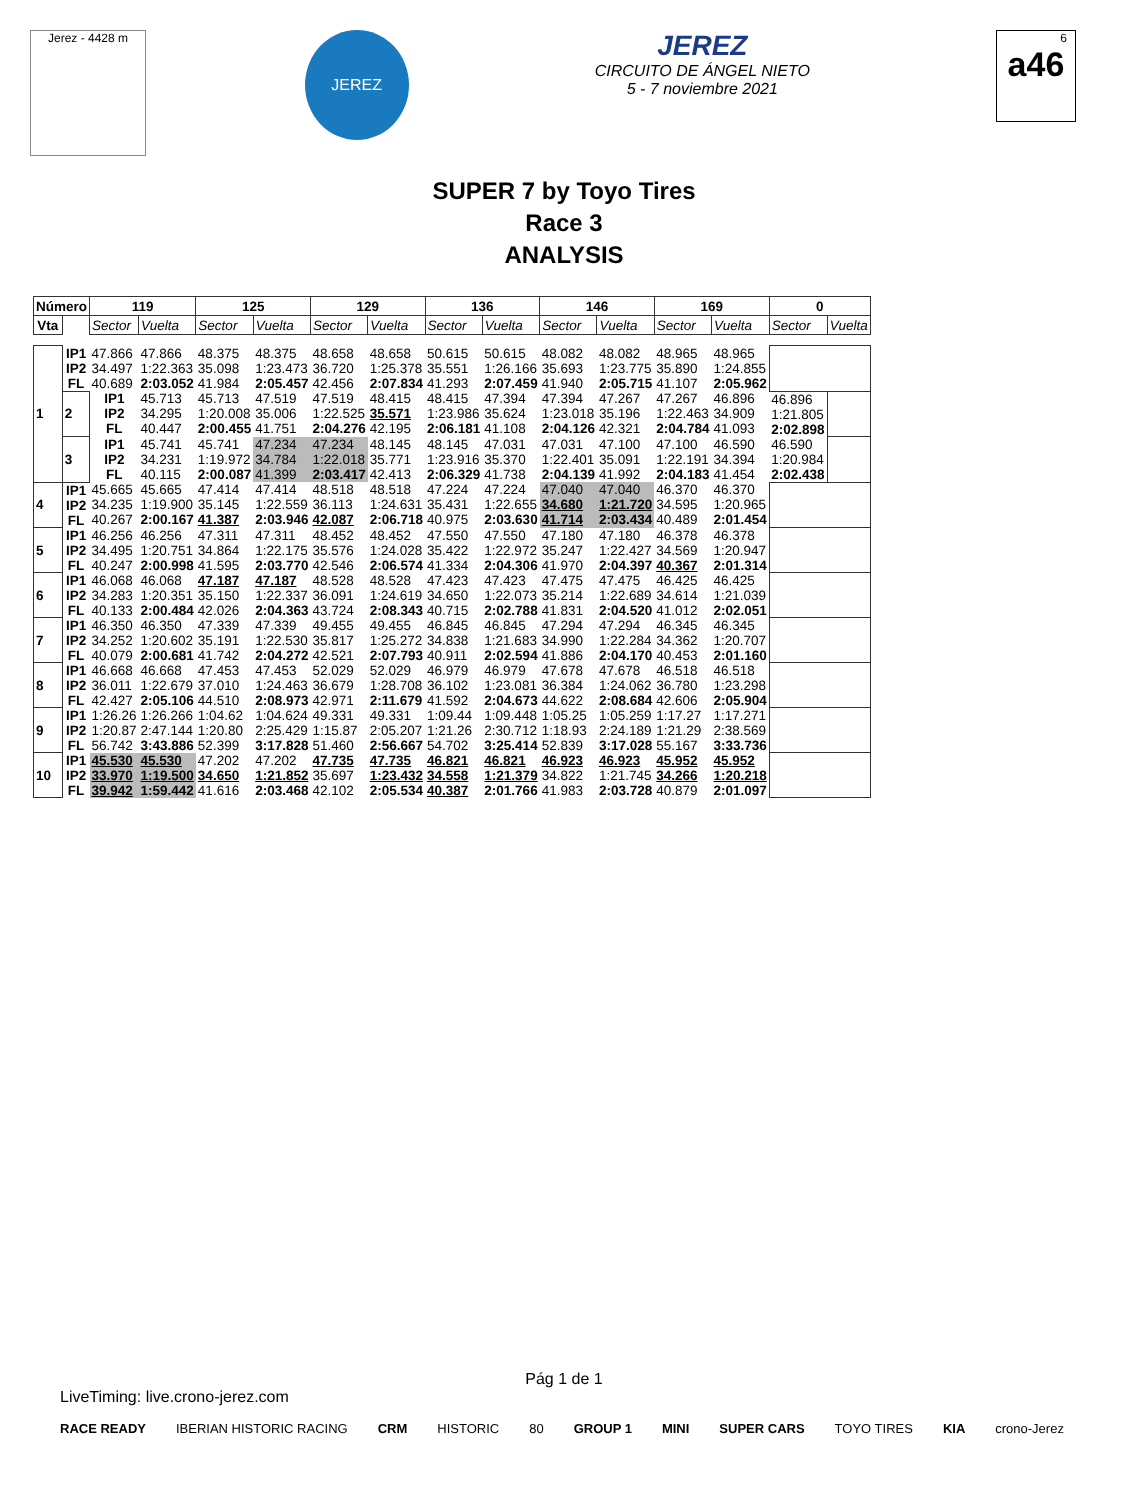Jerez - 4428 m
JEREZ
JEREZ
CIRCUITO DE ÁNGEL NIETO
5 - 7 noviembre 2021
6
a46
SUPER 7 by Toyo Tires
Race 3
ANALYSIS
| Número | | 119 | | 125 | | 129 | | 136 | | 146 | | 169 | | 0 | |
| --- | --- | --- | --- | --- | --- | --- | --- | --- | --- | --- | --- | --- | --- | --- | --- |
| Vta | | Sector | Vuelta | Sector | Vuelta | Sector | Vuelta | Sector | Vuelta | Sector | Vuelta | Sector | Vuelta | Sector | Vuelta |
| 1 | IP1 IP2 FL | 47.866 34.497 40.689 | 47.866 1:22.363 2:03.052 | 48.375 35.098 41.984 | 48.375 1:23.473 2:05.457 | 48.658 36.720 42.456 | 48.658 1:25.378 2:07.834 | 50.615 35.551 41.293 | 50.615 1:26.166 2:07.459 | 48.082 35.693 41.940 | 48.082 1:23.775 2:05.715 | 48.965 35.890 41.107 | 48.965 1:24.855 2:05.962 | | |
| | 2 | IP1 IP2 FL | 45.713 34.295 40.447 | 45.713 1:20.008 2:00.455 | 47.519 35.006 41.751 | 47.519 1:22.525 2:04.276 | 48.415 35.571 42.195 | 48.415 1:23.986 2:06.181 | 47.394 35.624 41.108 | 47.394 1:23.018 2:04.126 | 47.267 35.196 42.321 | 47.267 1:22.463 2:04.784 | 46.896 34.909 41.093 | 46.896 1:21.805 2:02.898 | |
| | 3 | IP1 IP2 FL | 45.741 34.231 40.115 | 45.741 1:19.972 2:00.087 | 47.234 34.784 41.399 | 47.234 1:22.018 2:03.417 | 48.145 35.771 42.413 | 48.145 1:23.916 2:06.329 | 47.031 35.370 41.738 | 47.031 1:22.401 2:04.139 | 47.100 35.091 41.992 | 47.100 1:22.191 2:04.183 | 46.590 34.394 41.454 | 46.590 1:20.984 2:02.438 | |
| 4 | IP1 IP2 FL | 45.665 34.235 40.267 | 45.665 1:19.900 2:00.167 | 47.414 35.145 41.387 | 47.414 1:22.559 2:03.946 | 48.518 36.113 42.087 | 48.518 1:24.631 2:06.718 | 47.224 35.431 40.975 | 47.224 1:22.655 2:03.630 | 47.040 34.680 41.714 | 47.040 1:21.720 2:03.434 | 46.370 34.595 40.489 | 46.370 1:20.965 2:01.454 | | |
| 5 | IP1 IP2 FL | 46.256 34.495 40.247 | 46.256 1:20.751 2:00.998 | 47.311 34.864 41.595 | 47.311 1:22.175 2:03.770 | 48.452 35.576 42.546 | 48.452 1:24.028 2:06.574 | 47.550 35.422 41.334 | 47.550 1:22.972 2:04.306 | 47.180 35.247 41.970 | 47.180 1:22.427 2:04.397 | 46.378 34.569 40.367 | 46.378 1:20.947 2:01.314 | | |
| 6 | IP1 IP2 FL | 46.068 34.283 40.133 | 46.068 1:20.351 2:00.484 | 47.187 35.150 42.026 | 47.187 1:22.337 2:04.363 | 48.528 36.091 43.724 | 48.528 1:24.619 2:08.343 | 47.423 34.650 40.715 | 47.423 1:22.073 2:02.788 | 47.475 35.214 41.831 | 47.475 1:22.689 2:04.520 | 46.425 34.614 41.012 | 46.425 1:21.039 2:02.051 | | |
| 7 | IP1 IP2 FL | 46.350 34.252 40.079 | 46.350 1:20.602 2:00.681 | 47.339 35.191 41.742 | 47.339 1:22.530 2:04.272 | 49.455 35.817 42.521 | 49.455 1:25.272 2:07.793 | 46.845 34.838 40.911 | 46.845 1:21.683 2:02.594 | 47.294 34.990 41.886 | 47.294 1:22.284 2:04.170 | 46.345 34.362 40.453 | 46.345 1:20.707 2:01.160 | | |
| 8 | IP1 IP2 FL | 46.668 36.011 42.427 | 46.668 1:22.679 2:05.106 | 47.453 37.010 44.510 | 47.453 1:24.463 2:08.973 | 52.029 36.679 42.971 | 52.029 1:28.708 2:11.679 | 46.979 36.102 41.592 | 46.979 1:23.081 2:04.673 | 47.678 36.384 44.622 | 47.678 1:24.062 2:08.684 | 46.518 36.780 42.606 | 46.518 1:23.298 2:05.904 | | |
| 9 | IP1 IP2 FL | 1:26.26 1:20.87 56.742 | 1:26.266 2:47.144 3:43.886 | 1:04.62 1:20.80 52.399 | 1:04.624 2:25.429 3:17.828 | 49.331 1:15.87 51.460 | 49.331 2:05.207 2:56.667 | 1:09.44 1:21.26 54.702 | 1:09.448 2:30.712 3:25.414 | 1:05.25 1:18.93 52.839 | 1:05.259 2:24.189 3:17.028 | 1:17.27 1:21.29 55.167 | 1:17.271 2:38.569 3:33.736 | | |
| 10 | IP1 IP2 FL | 45.530 33.970 39.942 | 45.530 1:19.500 1:59.442 | 47.202 34.650 41.616 | 47.202 1:21.852 2:03.468 | 47.735 35.697 42.102 | 47.735 1:23.432 2:05.534 | 46.821 34.558 40.387 | 46.821 1:21.379 2:01.766 | 46.923 34.822 41.983 | 46.923 1:21.745 2:03.728 | 45.952 34.266 40.879 | 45.952 1:20.218 2:01.097 | | |
Pág 1 de 1
LiveTiming: live.crono-jerez.com
RACE READY IBERIAN HISTORIC RACING CRM HISTORIC 80 GROUP 1 MINI SUPER CARS TOYO TIRES KIA crono-Jerez